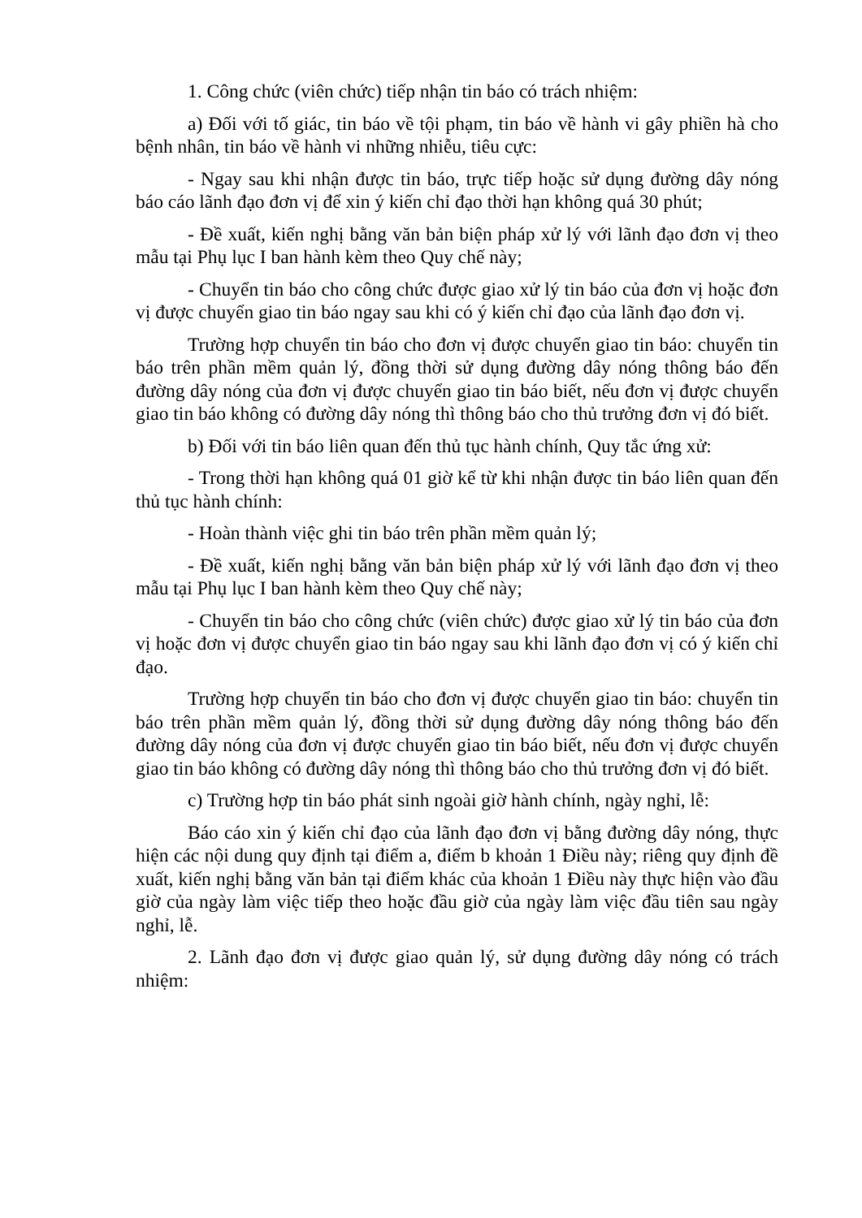1. Công chức (viên chức) tiếp nhận tin báo có trách nhiệm:
a) Đối với tố giác, tin báo về tội phạm, tin báo về hành vi gây phiền hà cho bệnh nhân, tin báo về hành vi những nhiễu, tiêu cực:
- Ngay sau khi nhận được tin báo, trực tiếp hoặc sử dụng đường dây nóng báo cáo lãnh đạo đơn vị để xin ý kiến chỉ đạo thời hạn không quá 30 phút;
- Đề xuất, kiến nghị bằng văn bản biện pháp xử lý với lãnh đạo đơn vị theo mẫu tại Phụ lục I ban hành kèm theo Quy chế này;
- Chuyển tin báo cho công chức được giao xử lý tin báo của đơn vị hoặc đơn vị được chuyển giao tin báo ngay sau khi có ý kiến chỉ đạo của lãnh đạo đơn vị.
Trường hợp chuyển tin báo cho đơn vị được chuyển giao tin báo: chuyển tin báo trên phần mềm quản lý, đồng thời sử dụng đường dây nóng thông báo đến đường dây nóng của đơn vị được chuyển giao tin báo biết, nếu đơn vị được chuyển giao tin báo không có đường dây nóng thì thông báo cho thủ trưởng đơn vị đó biết.
b) Đối với tin báo liên quan đến thủ tục hành chính, Quy tắc ứng xử:
- Trong thời hạn không quá 01 giờ kể từ khi nhận được tin báo liên quan đến thủ tục hành chính:
- Hoàn thành việc ghi tin báo trên phần mềm quản lý;
- Đề xuất, kiến nghị bằng văn bản biện pháp xử lý với lãnh đạo đơn vị theo mẫu tại Phụ lục I ban hành kèm theo Quy chế này;
- Chuyển tin báo cho công chức (viên chức) được giao xử lý tin báo của đơn vị hoặc đơn vị được chuyển giao tin báo ngay sau khi lãnh đạo đơn vị có ý kiến chỉ đạo.
Trường hợp chuyển tin báo cho đơn vị được chuyển giao tin báo: chuyển tin báo trên phần mềm quản lý, đồng thời sử dụng đường dây nóng thông báo đến đường dây nóng của đơn vị được chuyển giao tin báo biết, nếu đơn vị được chuyển giao tin báo không có đường dây nóng thì thông báo cho thủ trưởng đơn vị đó biết.
c) Trường hợp tin báo phát sinh ngoài giờ hành chính, ngày nghỉ, lễ:
Báo cáo xin ý kiến chỉ đạo của lãnh đạo đơn vị bằng đường dây nóng, thực hiện các nội dung quy định tại điểm a, điểm b khoản 1 Điều này; riêng quy định đề xuất, kiến nghị bằng văn bản tại điểm khác của khoản 1 Điều này thực hiện vào đầu giờ của ngày làm việc tiếp theo hoặc đầu giờ của ngày làm việc đầu tiên sau ngày nghỉ, lễ.
2. Lãnh đạo đơn vị được giao quản lý, sử dụng đường dây nóng có trách nhiệm: